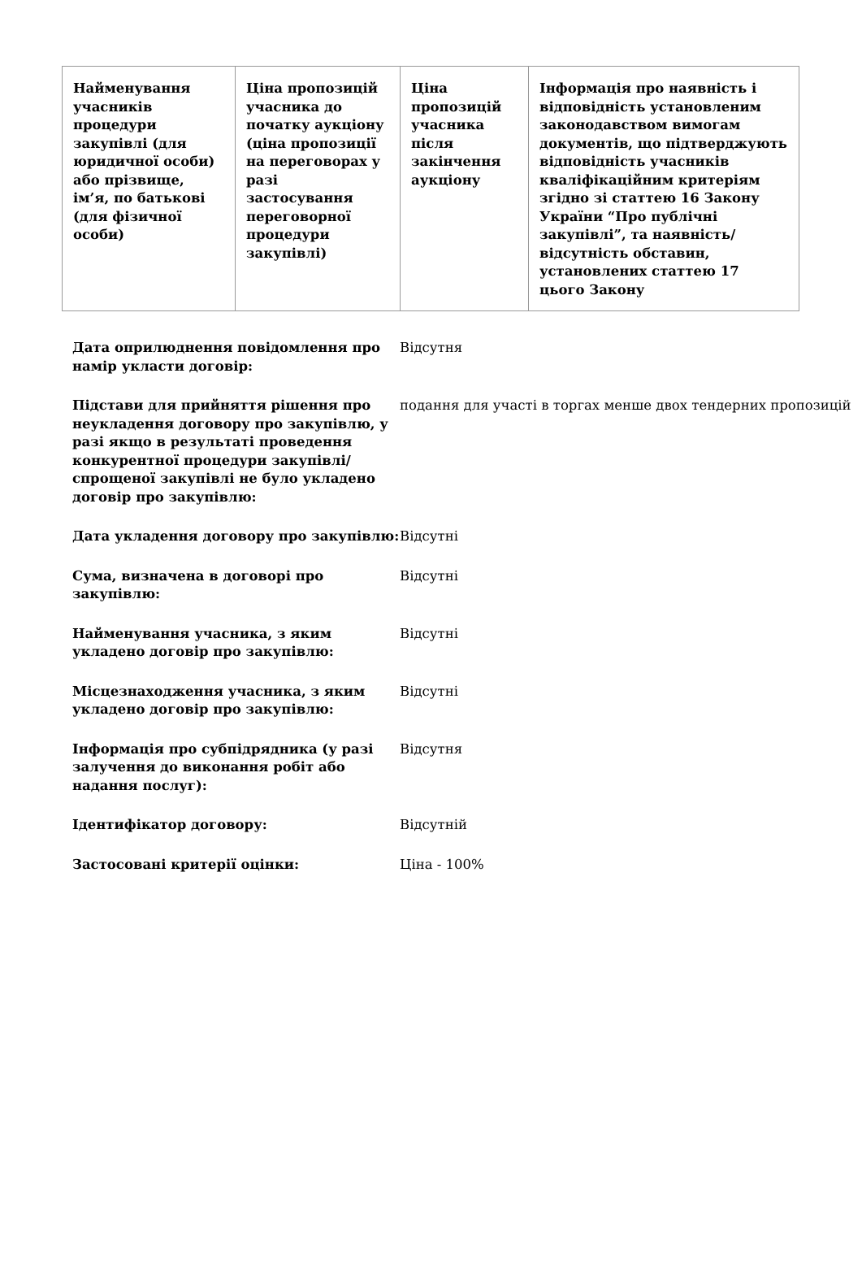| Найменування учасників процедури закупівлі (для юридичної особи) або прізвище, ім’я, по батькові (для фізичної особи) | Ціна пропозицій учасника до початку аукціону (ціна пропозиції на переговорах у разі застосування переговорної процедури закупівлі) | Ціна пропозицій учасника після закінчення аукціону | Інформація про наявність і відповідність установленим законодавством вимогам документів, що підтверджують відповідність учасників кваліфікаційним критеріям згідно зі статтею 16 Закону України “Про публічні закупівлі”, та наявність/відсутність обставин, установлених статтею 17 цього Закону |
| --- | --- | --- | --- |
| Дата оприлюднення повідомлення про намір укласти договір: | Відсутня |
| Підстави для прийняття рішення про неукладення договору про закупівлю, у разі якщо в результаті проведення конкурентної процедури закупівлі/спрощеної закупівлі не було укладено договір про закупівлю: | подання для участі в торгах менше двох тендерних пропозицій |
| Дата укладення договору про закупівлю: | Відсутні |
| Сума, визначена в договорі про закупівлю: | Відсутні |
| Найменування учасника, з яким укладено договір про закупівлю: | Відсутні |
| Місцезнаходження учасника, з яким укладено договір про закупівлю: | Відсутні |
| Інформація про субпідрядника (у разі залучення до виконання робіт або надання послуг): | Відсутня |
| Ідентифікатор договору: | Відсутній |
| Застосовані критерії оцінки: | Ціна - 100% |